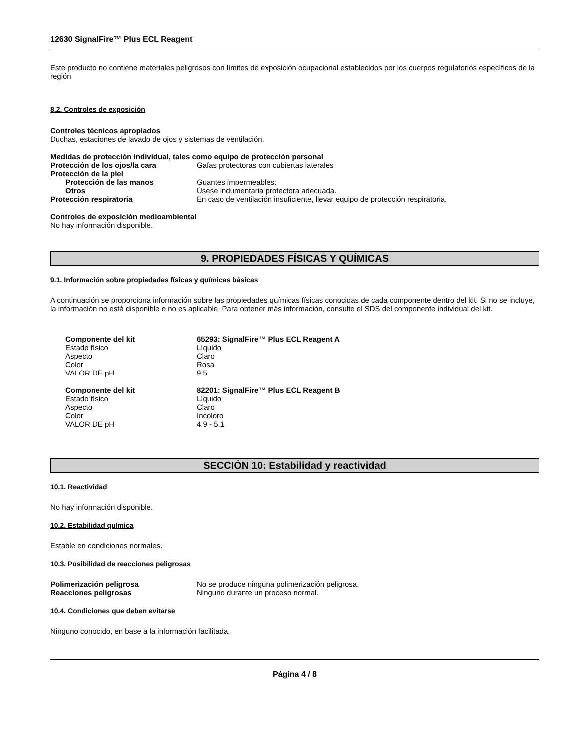12630 SignalFire™ Plus ECL Reagent
Este producto no contiene materiales peligrosos con límites de exposición ocupacional establecidos por los cuerpos regulatorios específicos de la región
8.2. Controles de exposición
Controles técnicos apropiados
Duchas, estaciones de lavado de ojos y sistemas de ventilación.
Medidas de protección individual, tales como equipo de protección personal
Protección de los ojos/la cara Gafas protectoras con cubiertas laterales
Protección de la piel
Protección de las manos Guantes impermeables.
Otros Úsese indumentaria protectora adecuada.
Protección respiratoria En caso de ventilación insuficiente, llevar equipo de protección respiratoria.
Controles de exposición medioambiental
No hay información disponible.
9. PROPIEDADES FÍSICAS Y QUÍMICAS
9.1. Información sobre propiedades físicas y químicas básicas
A continuación se proporciona información sobre las propiedades químicas físicas conocidas de cada componente dentro del kit. Si no se incluye, la información no está disponible o no es aplicable. Para obtener más información, consulte el SDS del componente individual del kit.
Componente del kit 65293: SignalFire™ Plus ECL Reagent A
Estado físico Líquido
Aspecto Claro
Color Rosa
VALOR DE pH 9.5
Componente del kit 82201: SignalFire™ Plus ECL Reagent B
Estado físico Líquido
Aspecto Claro
Color Incoloro
VALOR DE pH 4.9 - 5.1
SECCIÓN 10: Estabilidad y reactividad
10.1. Reactividad
No hay información disponible.
10.2. Estabilidad química
Estable en condiciones normales.
10.3. Posibilidad de reacciones peligrosas
Polimerización peligrosa No se produce ninguna polimerización peligrosa.
Reacciones peligrosas Ninguno durante un proceso normal.
10.4. Condiciones que deben evitarse
Ninguno conocido, en base a la información facilitada.
Página 4 / 8